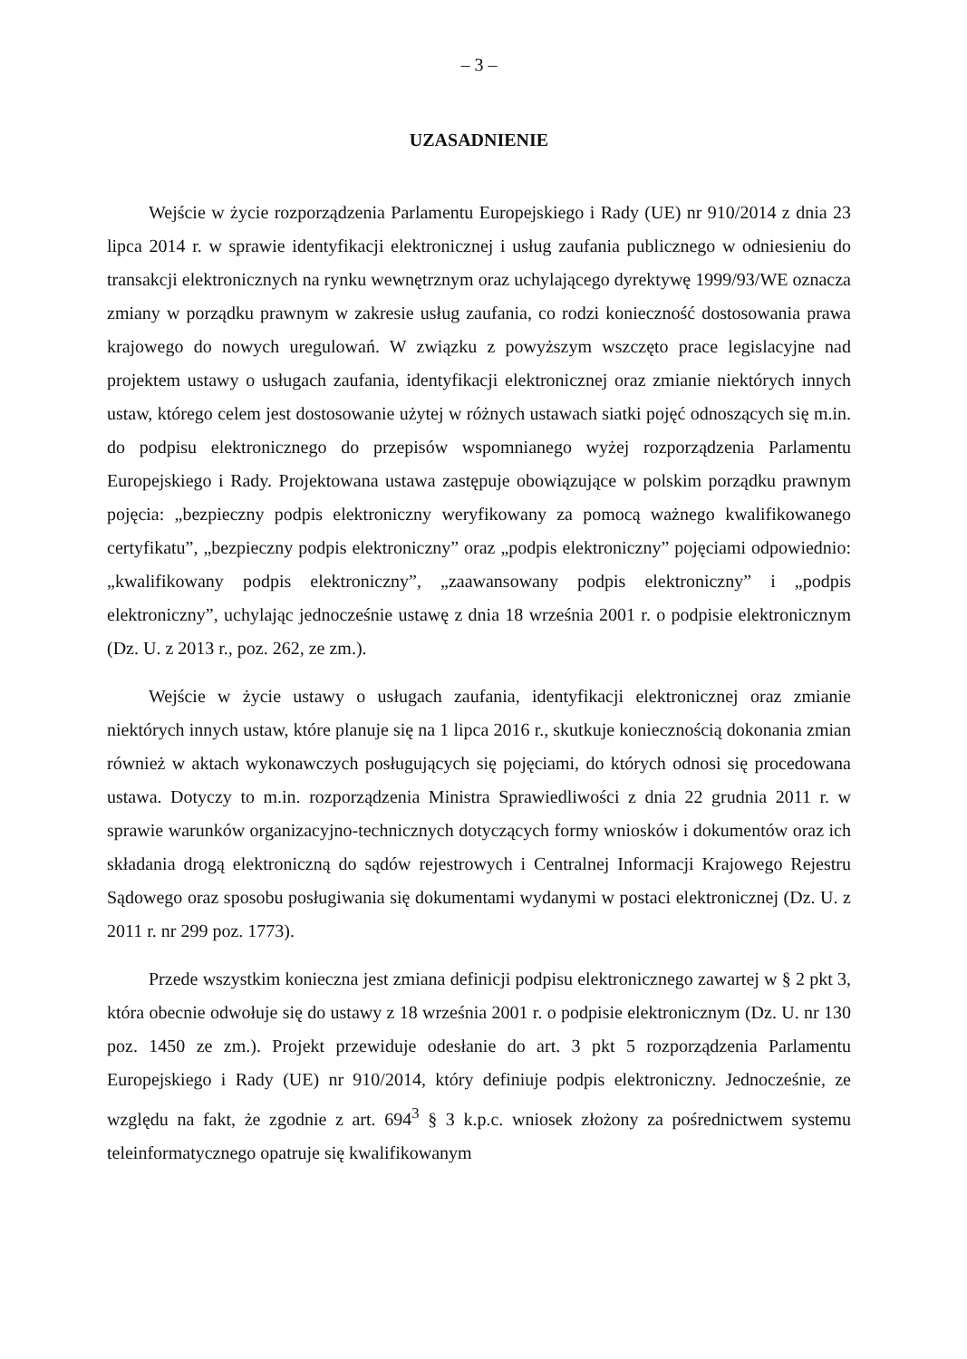– 3 –
UZASADNIENIE
Wejście w życie rozporządzenia Parlamentu Europejskiego i Rady (UE) nr 910/2014 z dnia 23 lipca 2014 r. w sprawie identyfikacji elektronicznej i usług zaufania publicznego w odniesieniu do transakcji elektronicznych na rynku wewnętrznym oraz uchylającego dyrektywę 1999/93/WE oznacza zmiany w porządku prawnym w zakresie usług zaufania, co rodzi konieczność dostosowania prawa krajowego do nowych uregulowań. W związku z powyższym wszczęto prace legislacyjne nad projektem ustawy o usługach zaufania, identyfikacji elektronicznej oraz zmianie niektórych innych ustaw, którego celem jest dostosowanie użytej w różnych ustawach siatki pojęć odnoszących się m.in. do podpisu elektronicznego do przepisów wspomnianego wyżej rozporządzenia Parlamentu Europejskiego i Rady. Projektowana ustawa zastępuje obowiązujące w polskim porządku prawnym pojęcia: „bezpieczny podpis elektroniczny weryfikowany za pomocą ważnego kwalifikowanego certyfikatu”, „bezpieczny podpis elektroniczny” oraz „podpis elektroniczny” pojęciami odpowiednio: „kwalifikowany podpis elektroniczny”, „zaawansowany podpis elektroniczny” i „podpis elektroniczny”, uchylając jednocześnie ustawę z dnia 18 września 2001 r. o podpisie elektronicznym (Dz. U. z 2013 r., poz. 262, ze zm.).
Wejście w życie ustawy o usługach zaufania, identyfikacji elektronicznej oraz zmianie niektórych innych ustaw, które planuje się na 1 lipca 2016 r., skutkuje koniecznością dokonania zmian również w aktach wykonawczych posługujących się pojęciami, do których odnosi się procedowana ustawa. Dotyczy to m.in. rozporządzenia Ministra Sprawiedliwości z dnia 22 grudnia 2011 r. w sprawie warunków organizacyjno-technicznych dotyczących formy wniosków i dokumentów oraz ich składania drogą elektroniczną do sądów rejestrowych i Centralnej Informacji Krajowego Rejestru Sądowego oraz sposobu posługiwania się dokumentami wydanymi w postaci elektronicznej (Dz. U. z 2011 r. nr 299 poz. 1773).
Przede wszystkim konieczna jest zmiana definicji podpisu elektronicznego zawartej w § 2 pkt 3, która obecnie odwołuje się do ustawy z 18 września 2001 r. o podpisie elektronicznym (Dz. U. nr 130 poz. 1450 ze zm.). Projekt przewiduje odesłanie do art. 3 pkt 5 rozporządzenia Parlamentu Europejskiego i Rady (UE) nr 910/2014, który definiuje podpis elektroniczny. Jednocześnie, ze względu na fakt, że zgodnie z art. 694<sup>3</sup> § 3 k.p.c. wniosek złożony za pośrednictwem systemu teleinformatycznego opatruje się kwalifikowanym